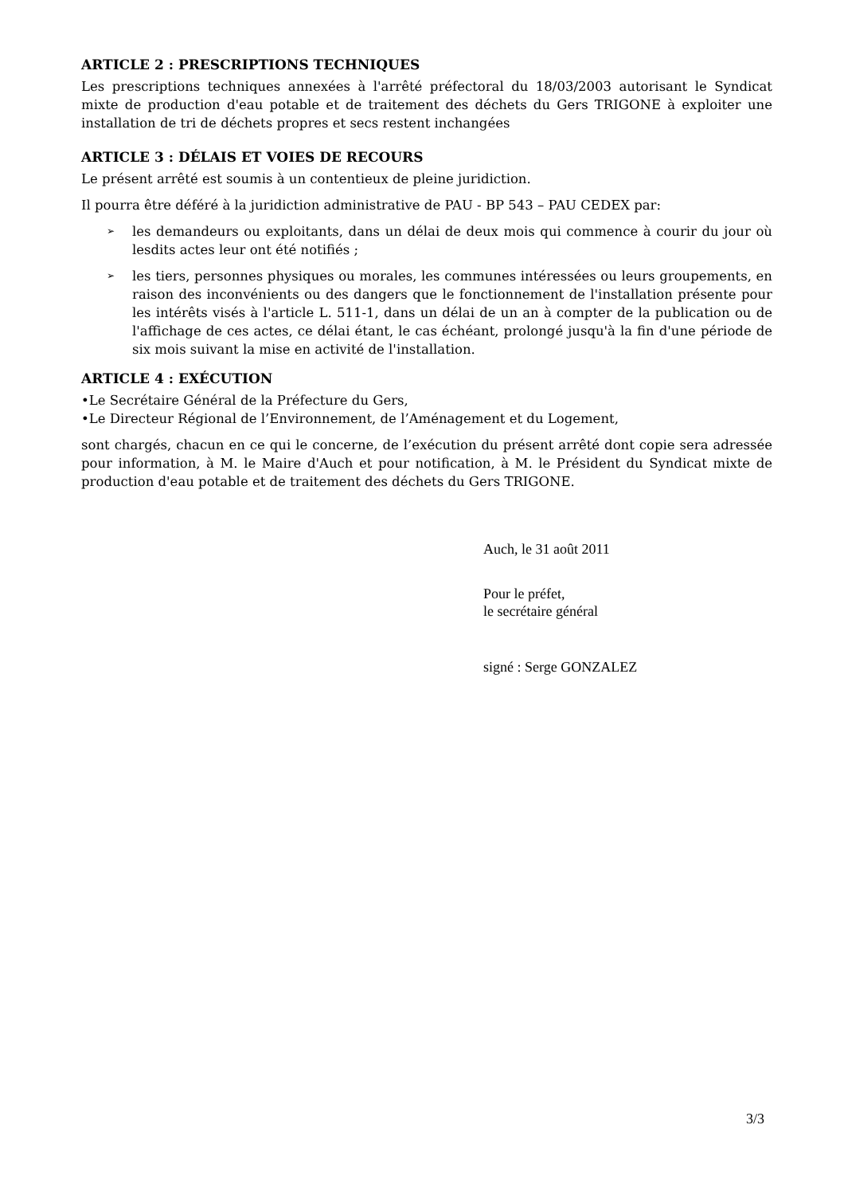ARTICLE 2 : PRESCRIPTIONS TECHNIQUES
Les prescriptions techniques annexées à l'arrêté préfectoral du 18/03/2003 autorisant le Syndicat mixte de production d'eau potable et de traitement des déchets du Gers TRIGONE à exploiter une installation de tri de déchets propres et secs restent inchangées
ARTICLE 3 : DÉLAIS ET VOIES DE RECOURS
Le présent arrêté est soumis à un contentieux de pleine juridiction.
Il pourra être déféré à la juridiction administrative de PAU - BP 543 – PAU CEDEX par:
➢ les demandeurs ou exploitants, dans un délai de deux mois qui commence à courir du jour où lesdits actes leur ont été notifiés ;
➢ les tiers, personnes physiques ou morales, les communes intéressées ou leurs groupements, en raison des inconvénients ou des dangers que le fonctionnement de l'installation présente pour les intérêts visés à l'article L. 511-1, dans un délai de un an à compter de la publication ou de l'affichage de ces actes, ce délai étant, le cas échéant, prolongé jusqu'à la fin d'une période de six mois suivant la mise en activité de l'installation.
ARTICLE 4 : EXÉCUTION
•Le Secrétaire Général de la Préfecture du Gers,
•Le Directeur Régional de l’Environnement, de l’Aménagement et du Logement,
sont chargés, chacun en ce qui le concerne, de l’exécution du présent arrêté dont copie sera adressée pour information, à M. le Maire d'Auch et pour notification, à M. le Président du Syndicat mixte de production d'eau potable et de traitement des déchets du Gers TRIGONE.
Auch, le 31 août 2011
Pour le préfet,
le secrétaire général
signé : Serge GONZALEZ
3/3